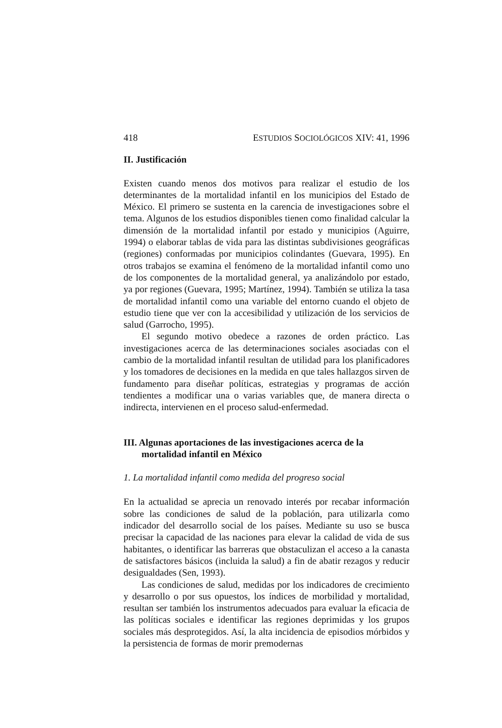418 ESTUDIOS SOCIOLÓGICOS XIV: 41, 1996
II. Justificación
Existen cuando menos dos motivos para realizar el estudio de los determinantes de la mortalidad infantil en los municipios del Estado de México. El primero se sustenta en la carencia de investigaciones sobre el tema. Algunos de los estudios disponibles tienen como finalidad calcular la dimensión de la mortalidad infantil por estado y municipios (Aguirre, 1994) o elaborar tablas de vida para las distintas subdivisiones geográficas (regiones) conformadas por municipios colindantes (Guevara, 1995). En otros trabajos se examina el fenómeno de la mortalidad infantil como uno de los componentes de la mortalidad general, ya analizándolo por estado, ya por regiones (Guevara, 1995; Martínez, 1994). También se utiliza la tasa de mortalidad infantil como una variable del entorno cuando el objeto de estudio tiene que ver con la accesibilidad y utilización de los servicios de salud (Garrocho, 1995).
El segundo motivo obedece a razones de orden práctico. Las investigaciones acerca de las determinaciones sociales asociadas con el cambio de la mortalidad infantil resultan de utilidad para los planificadores y los tomadores de decisiones en la medida en que tales hallazgos sirven de fundamento para diseñar políticas, estrategias y programas de acción tendientes a modificar una o varias variables que, de manera directa o indirecta, intervienen en el proceso salud-enfermedad.
III. Algunas aportaciones de las investigaciones acerca de la mortalidad infantil en México
1. La mortalidad infantil como medida del progreso social
En la actualidad se aprecia un renovado interés por recabar información sobre las condiciones de salud de la población, para utilizarla como indicador del desarrollo social de los países. Mediante su uso se busca precisar la capacidad de las naciones para elevar la calidad de vida de sus habitantes, o identificar las barreras que obstaculizan el acceso a la canasta de satisfactores básicos (incluida la salud) a fin de abatir rezagos y reducir desigualdades (Sen, 1993).
Las condiciones de salud, medidas por los indicadores de crecimiento y desarrollo o por sus opuestos, los índices de morbilidad y mortalidad, resultan ser también los instrumentos adecuados para evaluar la eficacia de las políticas sociales e identificar las regiones deprimidas y los grupos sociales más desprotegidos. Así, la alta incidencia de episodios mórbidos y la persistencia de formas de morir premodernas